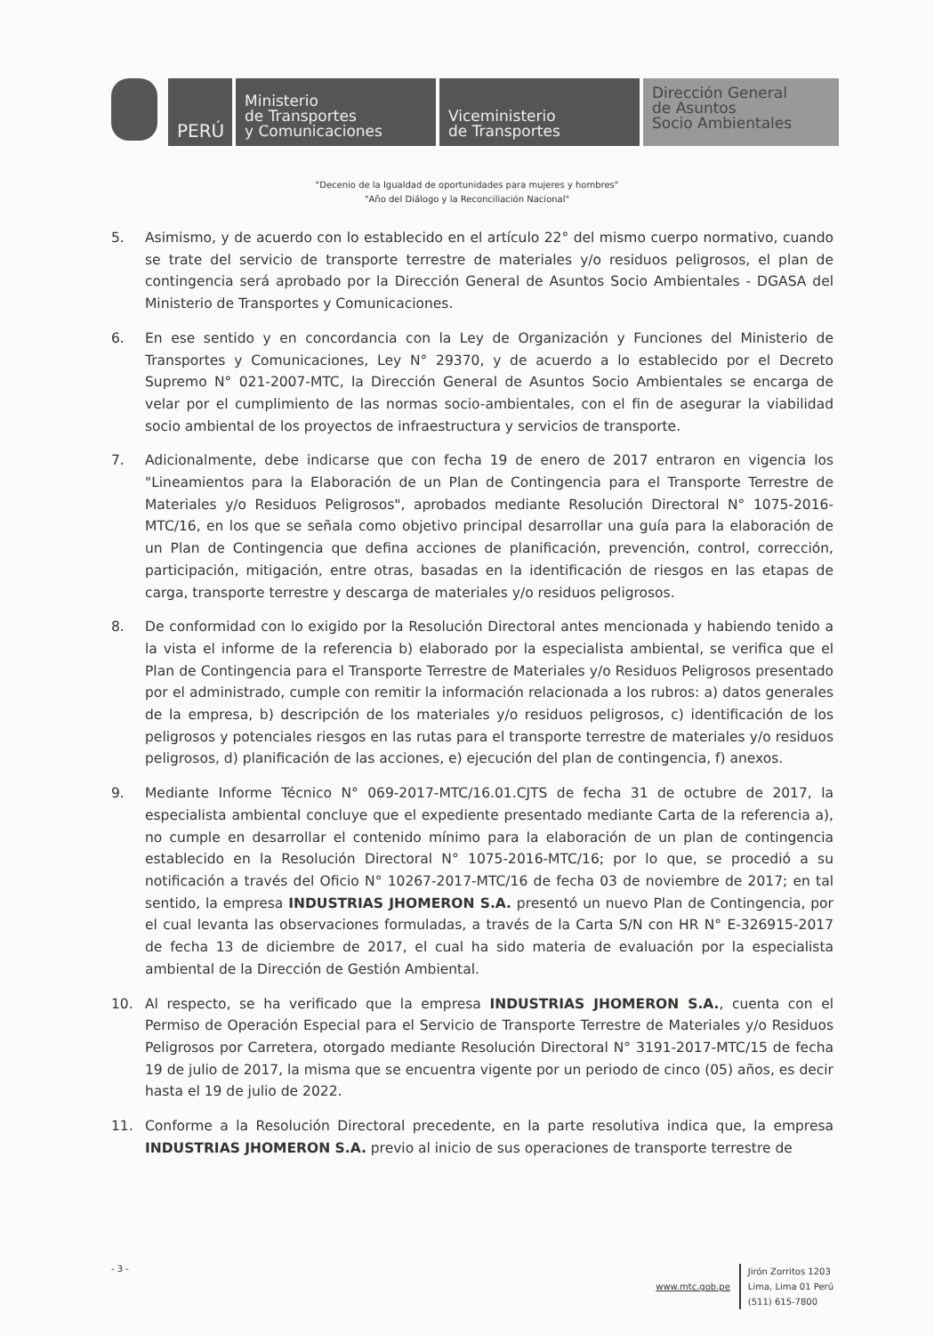PERÚ
Ministerio
de Transportes
y Comunicaciones
Viceministerio
de Transportes
Dirección General
de Asuntos
Socio Ambientales
"Decenio de la Igualdad de oportunidades para mujeres y hombres"
"Año del Diálogo y la Reconciliación Nacional"
5. Asimismo, y de acuerdo con lo establecido en el artículo 22° del mismo cuerpo normativo, cuando se trate del servicio de transporte terrestre de materiales y/o residuos peligrosos, el plan de contingencia será aprobado por la Dirección General de Asuntos Socio Ambientales - DGASA del Ministerio de Transportes y Comunicaciones.
6. En ese sentido y en concordancia con la Ley de Organización y Funciones del Ministerio de Transportes y Comunicaciones, Ley N° 29370, y de acuerdo a lo establecido por el Decreto Supremo N° 021-2007-MTC, la Dirección General de Asuntos Socio Ambientales se encarga de velar por el cumplimiento de las normas socio-ambientales, con el fin de asegurar la viabilidad socio ambiental de los proyectos de infraestructura y servicios de transporte.
7. Adicionalmente, debe indicarse que con fecha 19 de enero de 2017 entraron en vigencia los "Lineamientos para la Elaboración de un Plan de Contingencia para el Transporte Terrestre de Materiales y/o Residuos Peligrosos", aprobados mediante Resolución Directoral N° 1075-2016-MTC/16, en los que se señala como objetivo principal desarrollar una guía para la elaboración de un Plan de Contingencia que defina acciones de planificación, prevención, control, corrección, participación, mitigación, entre otras, basadas en la identificación de riesgos en las etapas de carga, transporte terrestre y descarga de materiales y/o residuos peligrosos.
8. De conformidad con lo exigido por la Resolución Directoral antes mencionada y habiendo tenido a la vista el informe de la referencia b) elaborado por la especialista ambiental, se verifica que el Plan de Contingencia para el Transporte Terrestre de Materiales y/o Residuos Peligrosos presentado por el administrado, cumple con remitir la información relacionada a los rubros: a) datos generales de la empresa, b) descripción de los materiales y/o residuos peligrosos, c) identificación de los peligrosos y potenciales riesgos en las rutas para el transporte terrestre de materiales y/o residuos peligrosos, d) planificación de las acciones, e) ejecución del plan de contingencia, f) anexos.
9. Mediante Informe Técnico N° 069-2017-MTC/16.01.CJTS de fecha 31 de octubre de 2017, la especialista ambiental concluye que el expediente presentado mediante Carta de la referencia a), no cumple en desarrollar el contenido mínimo para la elaboración de un plan de contingencia establecido en la Resolución Directoral N° 1075-2016-MTC/16; por lo que, se procedió a su notificación a través del Oficio N° 10267-2017-MTC/16 de fecha 03 de noviembre de 2017; en tal sentido, la empresa INDUSTRIAS JHOMERON S.A. presentó un nuevo Plan de Contingencia, por el cual levanta las observaciones formuladas, a través de la Carta S/N con HR N° E-326915-2017 de fecha 13 de diciembre de 2017, el cual ha sido materia de evaluación por la especialista ambiental de la Dirección de Gestión Ambiental.
10. Al respecto, se ha verificado que la empresa INDUSTRIAS JHOMERON S.A., cuenta con el Permiso de Operación Especial para el Servicio de Transporte Terrestre de Materiales y/o Residuos Peligrosos por Carretera, otorgado mediante Resolución Directoral N° 3191-2017-MTC/15 de fecha 19 de julio de 2017, la misma que se encuentra vigente por un periodo de cinco (05) años, es decir hasta el 19 de julio de 2022.
11. Conforme a la Resolución Directoral precedente, en la parte resolutiva indica que, la empresa INDUSTRIAS JHOMERON S.A. previo al inicio de sus operaciones de transporte terrestre de
- 3 - www.mtc.gob.pe Jirón Zorritos 1203
Lima, Lima 01 Perú
(511) 615-7800